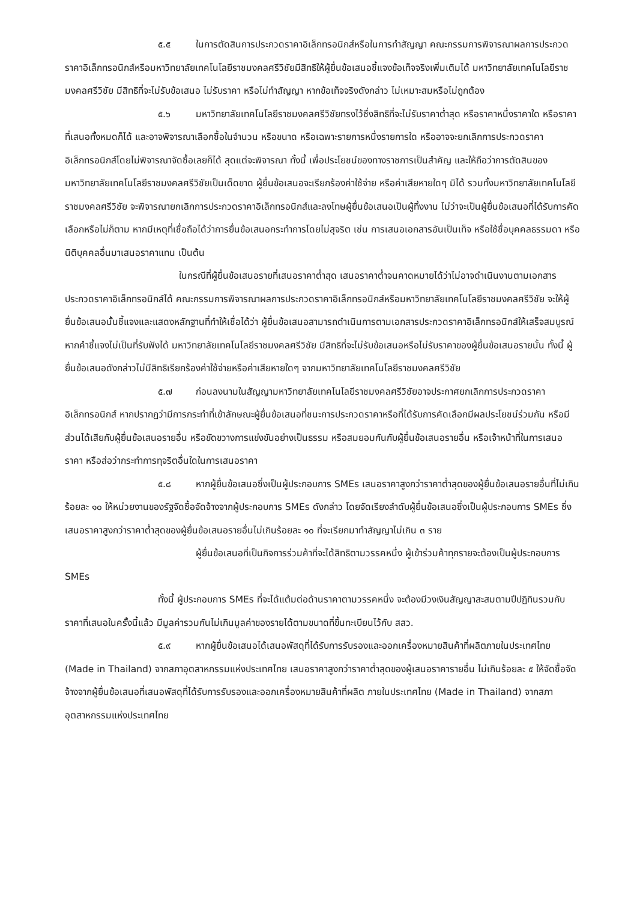๕.๕ ในการตัดสินการประกวดราคาอิเล็กทรอนิกส์หรือในการทำสัญญา คณะกรรมการพิจารณาผลการประกวดราคาอิเล็กทรอนิกส์หรือมหาวิทยาลัยเทคโนโลยีราชมงคลศรีวิชัยมีสิทธิให้ผู้ยื่นข้อเสนอชี้แจงข้อเท็จจริงเพิ่มเติมได้ มหาวิทยาลัยเทคโนโลยีราชมงคลศรีวิชัย มีสิทธิที่จะไม่รับข้อเสนอ ไม่รับราคา หรือไม่ทำสัญญา หากข้อเท็จจริงดังกล่าว ไม่เหมาะสมหรือไม่ถูกต้อง
๕.๖ มหาวิทยาลัยเทคโนโลยีราชมงคลศรีวิชัยทรงไว้ซึ่งสิทธิที่จะไม่รับราคาต่ำสุด หรือราคาหนึ่งราคาใด หรือราคาที่เสนอทั้งหมดก็ได้ และอาจพิจารณาเลือกซื้อในจำนวน หรือขนาด หรือเฉพาะรายการหนึ่งรายการใด หรืออาจจะยกเลิกการประกวดราคาอิเล็กทรอนิกส์โดยไม่พิจารณาจัดซื้อเลยก็ได้ สุดแต่จะพิจารณา ทั้งนี้ เพื่อประโยชน์ของทางราชการเป็นสำคัญ และให้ถือว่าการตัดสินของ มหาวิทยาลัยเทคโนโลยีราชมงคลศรีวิชัยเป็นเด็ดขาด ผู้ยื่นข้อเสนอจะเรียกร้องค่าใช้จ่าย หรือค่าเสียหายใดๆ มิได้ รวมทั้งมหาวิทยาลัยเทคโนโลยีราชมงคลศรีวิชัย จะพิจารณายกเลิกการประกวดราคาอิเล็กทรอนิกส์และลงโทษผู้ยื่นข้อเสนอเป็นผู้ทิ้งงาน ไม่ว่าจะเป็นผู้ยื่นข้อเสนอที่ได้รับการคัดเลือกหรือไม่ก็ตาม หากมีเหตุที่เชื่อถือได้ว่าการยื่นข้อเสนอกระทำการโดยไม่สุจริต เช่น การเสนอเอกสารอันเป็นเท็จ หรือใช้ชื่อบุคคลธรรมดา หรือนิติบุคคลอื่นมาเสนอราคาแทน เป็นต้น
ในกรณีที่ผู้ยื่นข้อเสนอรายที่เสนอราคาต่ำสุด เสนอราคาต่ำจนคาดหมายได้ว่าไม่อาจดำเนินงานตามเอกสารประกวดราคาอิเล็กทรอนิกส์ได้ คณะกรรมการพิจารณาผลการประกวดราคาอิเล็กทรอนิกส์หรือมหาวิทยาลัยเทคโนโลยีราชมงคลศรีวิชัย จะให้ผู้ยื่นข้อเสนอนั้นชี้แจงและแสดงหลักฐานที่ทำให้เชื่อได้ว่า ผู้ยื่นข้อเสนอสามารถดำเนินการตามเอกสารประกวดราคาอิเล็กทรอนิกส์ให้เสร็จสมบูรณ์ หากคำชี้แจงไม่เป็นที่รับฟังได้ มหาวิทยาลัยเทคโนโลยีราชมงคลศรีวิชัย มีสิทธิที่จะไม่รับข้อเสนอหรือไม่รับราคาของผู้ยื่นข้อเสนอรายนั้น ทั้งนี้ ผู้ยื่นข้อเสนอดังกล่าวไม่มีสิทธิเรียกร้องค่าใช้จ่ายหรือค่าเสียหายใดๆ จากมหาวิทยาลัยเทคโนโลยีราชมงคลศรีวิชัย
๕.๗ ก่อนลงนามในสัญญามหาวิทยาลัยเทคโนโลยีราชมงคลศรีวิชัยอาจประกาศยกเลิกการประกวดราคาอิเล็กทรอนิกส์ หากปรากฏว่ามีการกระทำที่เข้าลักษณะผู้ยื่นข้อเสนอที่ชนะการประกวดราคาหรือที่ได้รับการคัดเลือกมีผลประโยชน์ร่วมกัน หรือมีส่วนได้เสียกับผู้ยื่นข้อเสนอรายอื่น หรือขัดขวางการแข่งขันอย่างเป็นธรรม หรือสมยอมกันกับผู้ยื่นข้อเสนอรายอื่น หรือเจ้าหน้าที่ในการเสนอราคา หรือส่อว่ากระทำการทุจริตอื่นใดในการเสนอราคา
๕.๘ หากผู้ยื่นข้อเสนอซึ่งเป็นผู้ประกอบการ SMEs เสนอราคาสูงกว่าราคาต่ำสุดของผู้ยื่นข้อเสนอรายอื่นที่ไม่เกินร้อยละ ๑๐ ให้หน่วยงานของรัฐจัดซื้อจัดจ้างจากผู้ประกอบการ SMEs ดังกล่าว โดยจัดเรียงลำดับผู้ยื่นข้อเสนอซึ่งเป็นผู้ประกอบการ SMEs ซึ่งเสนอราคาสูงกว่าราคาต่ำสุดของผู้ยื่นข้อเสนอรายอื่นไม่เกินร้อยละ ๑๐ ที่จะเรียกมาทำสัญญาไม่เกิน ๓ ราย
ผู้ยื่นข้อเสนอที่เป็นกิจการร่วมค้าที่จะได้สิทธิตามวรรคหนึ่ง ผู้เข้าร่วมค้าทุกรายจะต้องเป็นผู้ประกอบการ SMEs
ทั้งนี้ ผู้ประกอบการ SMEs ที่จะได้แต้มต่อด้านราคาตามวรรคหนึ่ง จะต้องมีวงเงินสัญญาสะสมตามปีปฏิทินรวมกับราคาที่เสนอในครั้งนี้แล้ว มีมูลค่ารวมกันไม่เกินมูลค่าของรายได้ตามขนาดที่ขึ้นทะเบียนไว้กับ สสว.
๕.๙ หากผู้ยื่นข้อเสนอได้เสนอพัสดุที่ได้รับการรับรองและออกเครื่องหมายสินค้าที่ผลิตภายในประเทศไทย (Made in Thailand) จากสภาอุตสาหกรรมแห่งประเทศไทย เสนอราคาสูงกว่าราคาต่ำสุดของผู้เสนอราคารายอื่น ไม่เกินร้อยละ ๕ ให้จัดซื้อจัดจ้างจากผู้ยื่นข้อเสนอที่เสนอพัสดุที่ได้รับการรับรองและออกเครื่องหมายสินค้าที่ผลิต ภายในประเทศไทย (Made in Thailand) จากสภาอุตสาหกรรมแห่งประเทศไทย